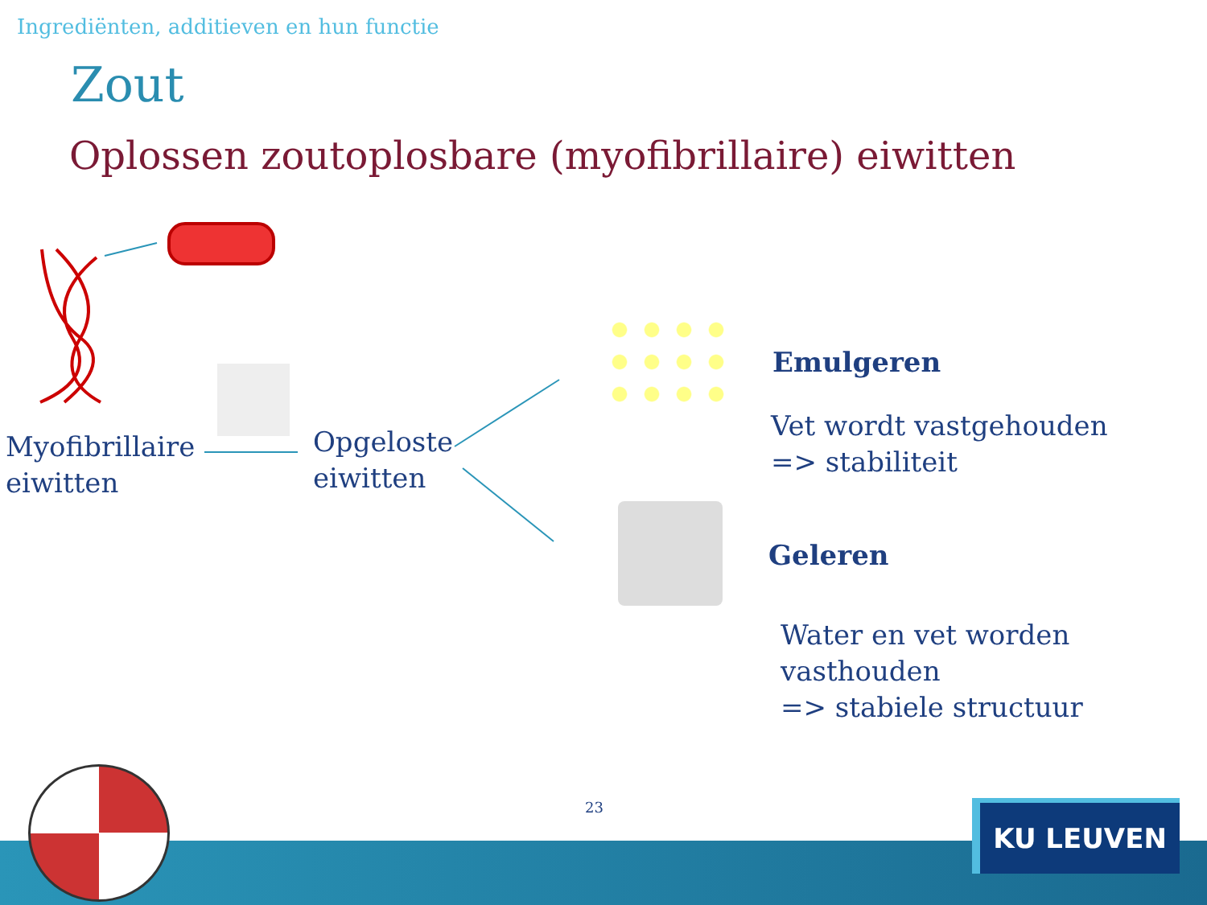Ingrediënten, additieven en hun functie
Zout
Oplossen zoutoplosbare (myofibrillaire) eiwitten
Myofibrillaire
eiwitten
Opgeloste
eiwitten
Emulgeren
Vet wordt vastgehouden
=> stabiliteit
Geleren
Water en vet worden vasthouden
=> stabiele structuur
23 KU LEUVEN